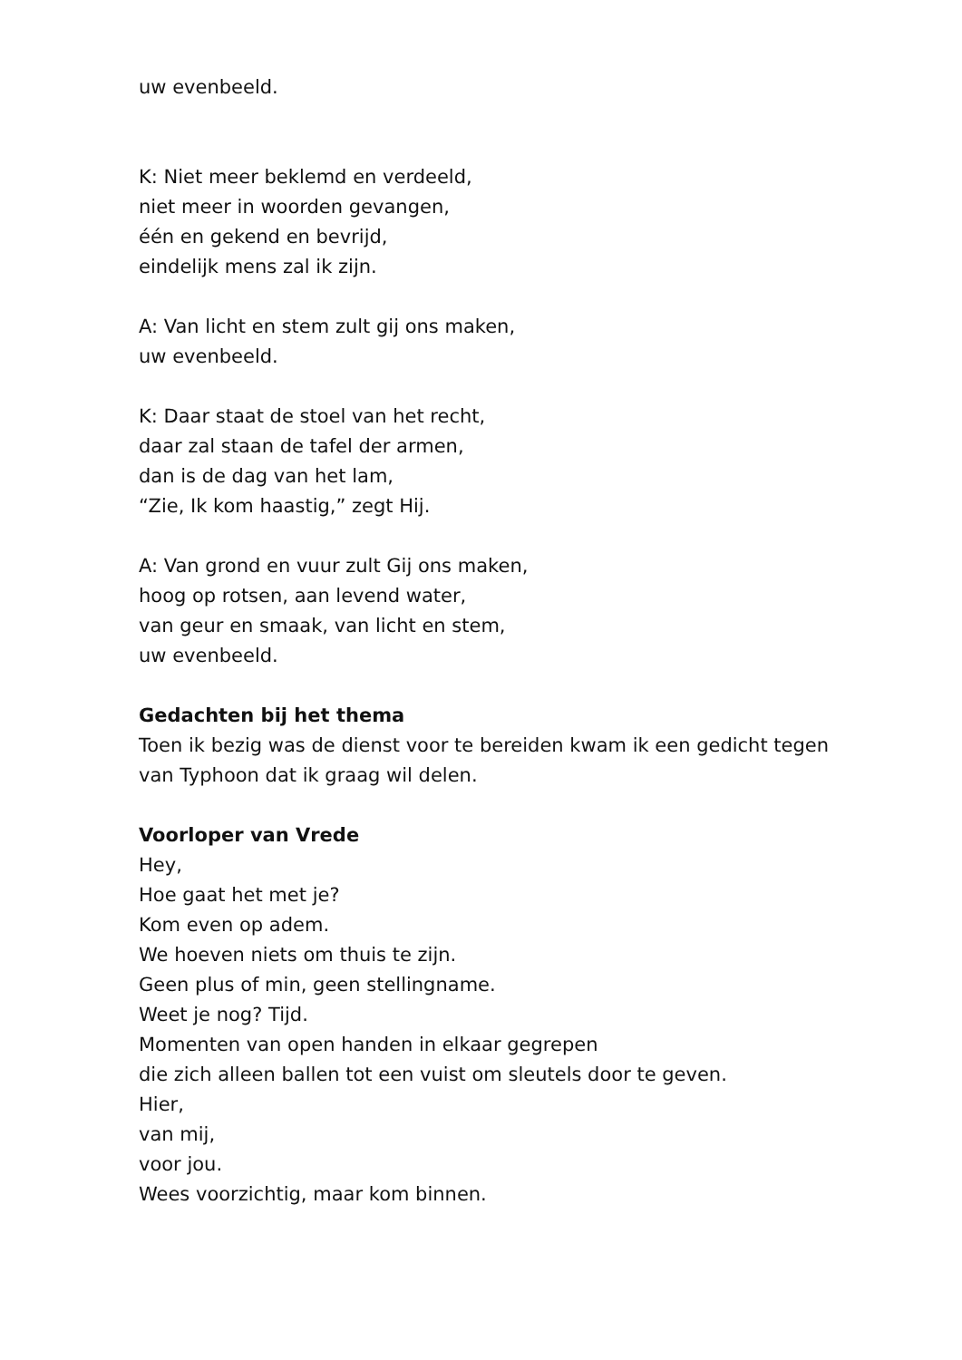uw evenbeeld.
K: Niet meer beklemd en verdeeld,
niet meer in woorden gevangen,
één en gekend en bevrijd,
eindelijk mens zal ik zijn.
A: Van licht en stem zult gij ons maken,
uw evenbeeld.
K: Daar staat de stoel van het recht,
daar zal staan de tafel der armen,
dan is de dag van het lam,
“Zie, Ik kom haastig,” zegt Hij.
A: Van grond en vuur zult Gij ons maken,
hoog op rotsen, aan levend water,
van geur en smaak, van licht en stem,
uw evenbeeld.
Gedachten bij het thema
Toen ik bezig was de dienst voor te bereiden kwam ik een gedicht tegen
van Typhoon dat ik graag wil delen.
Voorloper van Vrede
Hey,
Hoe gaat het met je?
Kom even op adem.
We hoeven niets om thuis te zijn.
Geen plus of min, geen stellingname.
Weet je nog? Tijd.
Momenten van open handen in elkaar gegrepen
die zich alleen ballen tot een vuist om sleutels door te geven.
Hier,
van mij,
voor jou.
Wees voorzichtig, maar kom binnen.